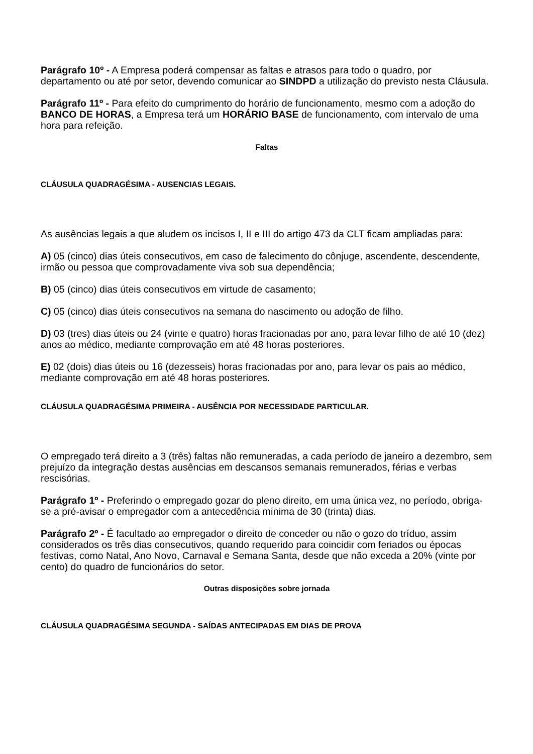Parágrafo 10º - A Empresa poderá compensar as faltas e atrasos para todo o quadro, por departamento ou até por setor, devendo comunicar ao SINDPD a utilização do previsto nesta Cláusula.
Parágrafo 11º - Para efeito do cumprimento do horário de funcionamento, mesmo com a adoção do BANCO DE HORAS, a Empresa terá um HORÁRIO BASE de funcionamento, com intervalo de uma hora para refeição.
Faltas
CLÁUSULA QUADRAGÉSIMA - AUSENCIAS LEGAIS.
As ausências legais a que aludem os incisos I, II e III do artigo 473 da CLT ficam ampliadas para:
A) 05 (cinco) dias úteis consecutivos, em caso de falecimento do cônjuge, ascendente, descendente, irmão ou pessoa que comprovadamente viva sob sua dependência;
B) 05 (cinco) dias úteis consecutivos em virtude de casamento;
C) 05 (cinco) dias úteis consecutivos na semana do nascimento ou adoção de filho.
D) 03 (tres) dias úteis ou 24 (vinte e quatro) horas fracionadas por ano, para levar filho de até 10 (dez) anos ao médico, mediante comprovação em até 48 horas posteriores.
E) 02 (dois) dias úteis ou 16 (dezesseis) horas fracionadas por ano, para levar os pais ao médico, mediante comprovação em até 48 horas posteriores.
CLÁUSULA QUADRAGÉSIMA PRIMEIRA - AUSÊNCIA POR NECESSIDADE PARTICULAR.
O empregado terá direito a 3 (três) faltas não remuneradas, a cada período de janeiro a dezembro, sem prejuízo da integração destas ausências em descansos semanais remunerados, férias e verbas rescisórias.
Parágrafo 1º - Preferindo o empregado gozar do pleno direito, em uma única vez, no período, obriga-se a pré-avisar o empregador com a antecedência mínima de 30 (trinta) dias.
Parágrafo 2º - É facultado ao empregador o direito de conceder ou não o gozo do tríduo, assim considerados os três dias consecutivos, quando requerido para coincidir com feriados ou épocas festivas, como Natal, Ano Novo, Carnaval e Semana Santa, desde que não exceda a 20% (vinte por cento) do quadro de funcionários do setor.
Outras disposições sobre jornada
CLÁUSULA QUADRAGÉSIMA SEGUNDA - SAÍDAS ANTECIPADAS EM DIAS DE PROVA